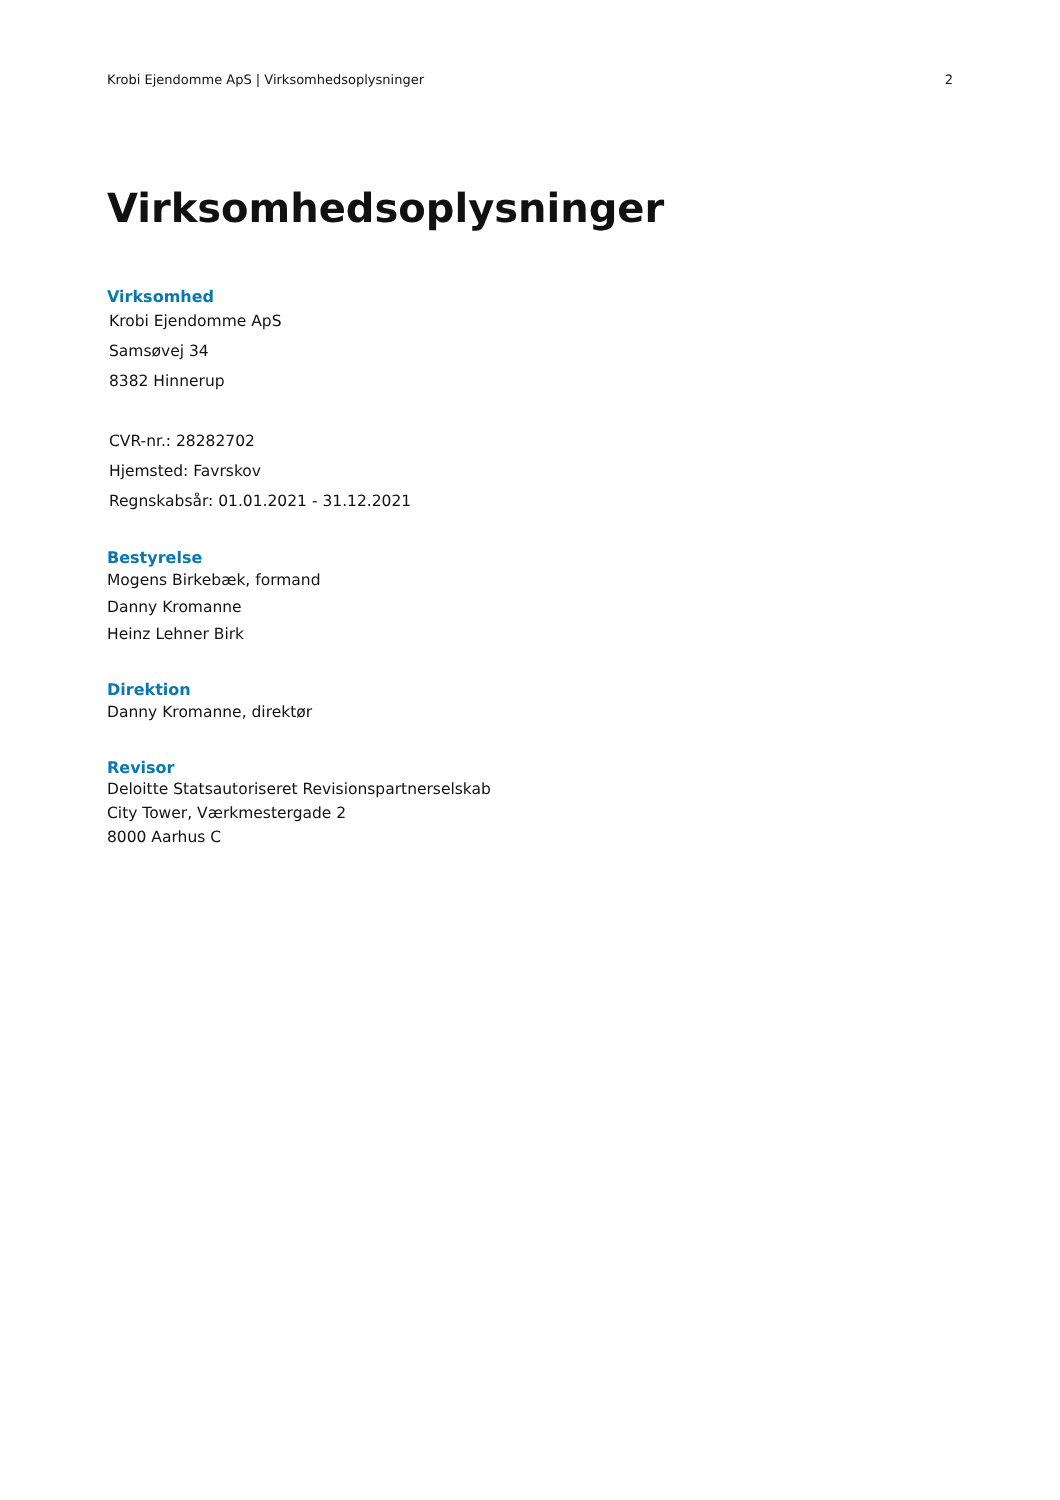Krobi Ejendomme ApS | Virksomhedsoplysninger 2
Virksomhedsoplysninger
Virksomhed
Krobi Ejendomme ApS
Samsøvej 34
8382 Hinnerup
CVR-nr.: 28282702
Hjemsted: Favrskov
Regnskabsår: 01.01.2021 - 31.12.2021
Bestyrelse
Mogens Birkebæk, formand
Danny Kromanne
Heinz Lehner Birk
Direktion
Danny Kromanne, direktør
Revisor
Deloitte Statsautoriseret Revisionspartnerselskab
City Tower, Værkmestergade 2
8000 Aarhus C